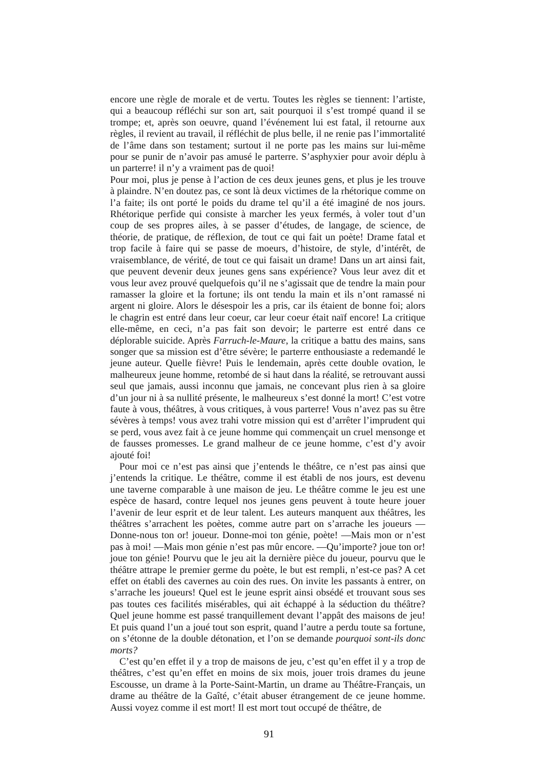encore une règle de morale et de vertu. Toutes les règles se tiennent: l’artiste, qui a beaucoup réfléchi sur son art, sait pourquoi il s’est trompé quand il se trompe; et, après son oeuvre, quand l’événement lui est fatal, il retourne aux règles, il revient au travail, il réfléchit de plus belle, il ne renie pas l’immortalité de l’âme dans son testament; surtout il ne porte pas les mains sur lui-même pour se punir de n’avoir pas amusé le parterre. S’asphyxier pour avoir déplu à un parterre! il n’y a vraiment pas de quoi!
Pour moi, plus je pense à l’action de ces deux jeunes gens, et plus je les trouve à plaindre. N’en doutez pas, ce sont là deux victimes de la rhétorique comme on l’a faite; ils ont porté le poids du drame tel qu’il a été imaginé de nos jours. Rhétorique perfide qui consiste à marcher les yeux fermés, à voler tout d’un coup de ses propres ailes, à se passer d’études, de langage, de science, de théorie, de pratique, de réflexion, de tout ce qui fait un poète! Drame fatal et trop facile à faire qui se passe de moeurs, d’histoire, de style, d’intérêt, de vraisemblance, de vérité, de tout ce qui faisait un drame! Dans un art ainsi fait, que peuvent devenir deux jeunes gens sans expérience? Vous leur avez dit et vous leur avez prouvé quelquefois qu’il ne s’agissait que de tendre la main pour ramasser la gloire et la fortune; ils ont tendu la main et ils n’ont ramassé ni argent ni gloire. Alors le désespoir les a pris, car ils étaient de bonne foi; alors le chagrin est entré dans leur coeur, car leur coeur était naïf encore! La critique elle-même, en ceci, n’a pas fait son devoir; le parterre est entré dans ce déplorable suicide. Après Farruch-le-Maure, la critique a battu des mains, sans songer que sa mission est d’être sévère; le parterre enthousiaste a redemandé le jeune auteur. Quelle fièvre! Puis le lendemain, après cette double ovation, le malheureux jeune homme, retombé de si haut dans la réalité, se retrouvant aussi seul que jamais, aussi inconnu que jamais, ne concevant plus rien à sa gloire d’un jour ni à sa nullité présente, le malheureux s’est donné la mort! C’est votre faute à vous, théâtres, à vous critiques, à vous parterre! Vous n’avez pas su être sévères à temps! vous avez trahi votre mission qui est d’arrêter l’imprudent qui se perd, vous avez fait à ce jeune homme qui commençait un cruel mensonge et de fausses promesses. Le grand malheur de ce jeune homme, c’est d’y avoir ajouté foi!
Pour moi ce n’est pas ainsi que j’entends le théâtre, ce n’est pas ainsi que j’entends la critique. Le théâtre, comme il est établi de nos jours, est devenu une taverne comparable à une maison de jeu. Le théâtre comme le jeu est une espèce de hasard, contre lequel nos jeunes gens peuvent à toute heure jouer l’avenir de leur esprit et de leur talent. Les auteurs manquent aux théâtres, les théâtres s’arrachent les poètes, comme autre part on s’arrache les joueurs —Donne-nous ton or! joueur. Donne-moi ton génie, poète! —Mais mon or n’est pas à moi! —Mais mon génie n’est pas mûr encore. —Qu’importe? joue ton or! joue ton génie! Pourvu que le jeu ait la dernière pièce du joueur, pourvu que le théâtre attrape le premier germe du poète, le but est rempli, n’est-ce pas? A cet effet on établi des cavernes au coin des rues. On invite les passants à entrer, on s’arrache les joueurs! Quel est le jeune esprit ainsi obsédé et trouvant sous ses pas toutes ces facilités misérables, qui ait échappé à la séduction du théâtre? Quel jeune homme est passé tranquillement devant l’appât des maisons de jeu! Et puis quand l’un a joué tout son esprit, quand l’autre a perdu toute sa fortune, on s’étonne de la double détonation, et l’on se demande pourquoi sont-ils donc morts?
C’est qu’en effet il y a trop de maisons de jeu, c’est qu’en effet il y a trop de théâtres, c’est qu’en effet en moins de six mois, jouer trois drames du jeune Escousse, un drame à la Porte-Saint-Martin, un drame au Théâtre-Français, un drame au théâtre de la Gaîté, c’était abuser étrangement de ce jeune homme. Aussi voyez comme il est mort! Il est mort tout occupé de théâtre, de
91